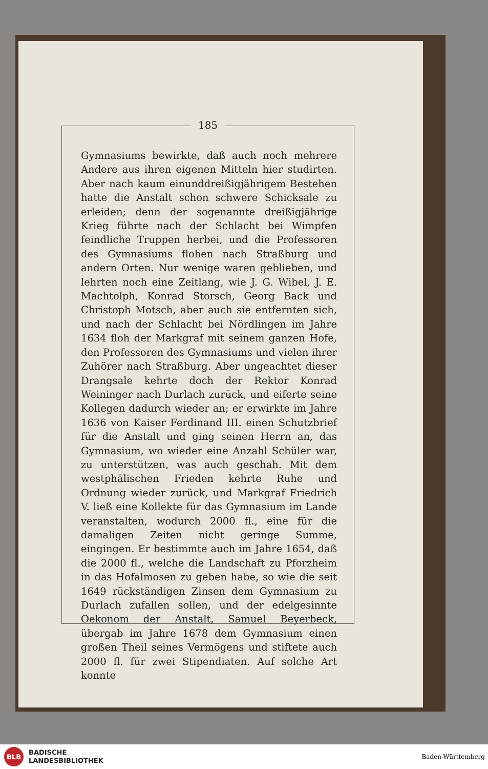185
Gymnasiums bewirkte, daß auch noch mehrere Andere aus ihren eigenen Mitteln hier studirten. Aber nach kaum einunddreißigjährigem Bestehen hatte die Anstalt schon schwere Schicksale zu erleiden; denn der sogenannte dreißigjährige Krieg führte nach der Schlacht bei Wimpfen feindliche Truppen herbei, und die Professoren des Gymnasiums flohen nach Straßburg und andern Orten. Nur wenige waren geblieben, und lehrten noch eine Zeitlang, wie J. G. Wibel, J. E. Machtolph, Konrad Storsch, Georg Back und Christoph Motsch, aber auch sie entfernten sich, und nach der Schlacht bei Nördlingen im Jahre 1634 floh der Markgraf mit seinem ganzen Hofe, den Professoren des Gymnasiums und vielen ihrer Zuhörer nach Straßburg. Aber ungeachtet dieser Drangsale kehrte doch der Rektor Konrad Weininger nach Durlach zurück, und eiferte seine Kollegen dadurch wieder an; er erwirkte im Jahre 1636 von Kaiser Ferdinand III. einen Schutzbrief für die Anstalt und ging seinen Herrn an, das Gymnasium, wo wieder eine Anzahl Schüler war, zu unterstützen, was auch geschah. Mit dem westphälischen Frieden kehrte Ruhe und Ordnung wieder zurück, und Markgraf Friedrich V. ließ eine Kollekte für das Gymnasium im Lande veranstalten, wodurch 2000 fl., eine für die damaligen Zeiten nicht geringe Summe, eingingen. Er bestimmte auch im Jahre 1654, daß die 2000 fl., welche die Landschaft zu Pforzheim in das Hofalmosen zu geben habe, so wie die seit 1649 rückständigen Zinsen dem Gymnasium zu Durlach zufallen sollen, und der edelgesinnte Oekonom der Anstalt, Samuel Beyerbeck, übergab im Jahre 1678 dem Gymnasium einen großen Theil seines Vermögens und stiftete auch 2000 fl. für zwei Stipendiaten. Auf solche Art konnte
BLB
BADISCHE
LANDESBIBLIOTHEK
Baden-Württemberg